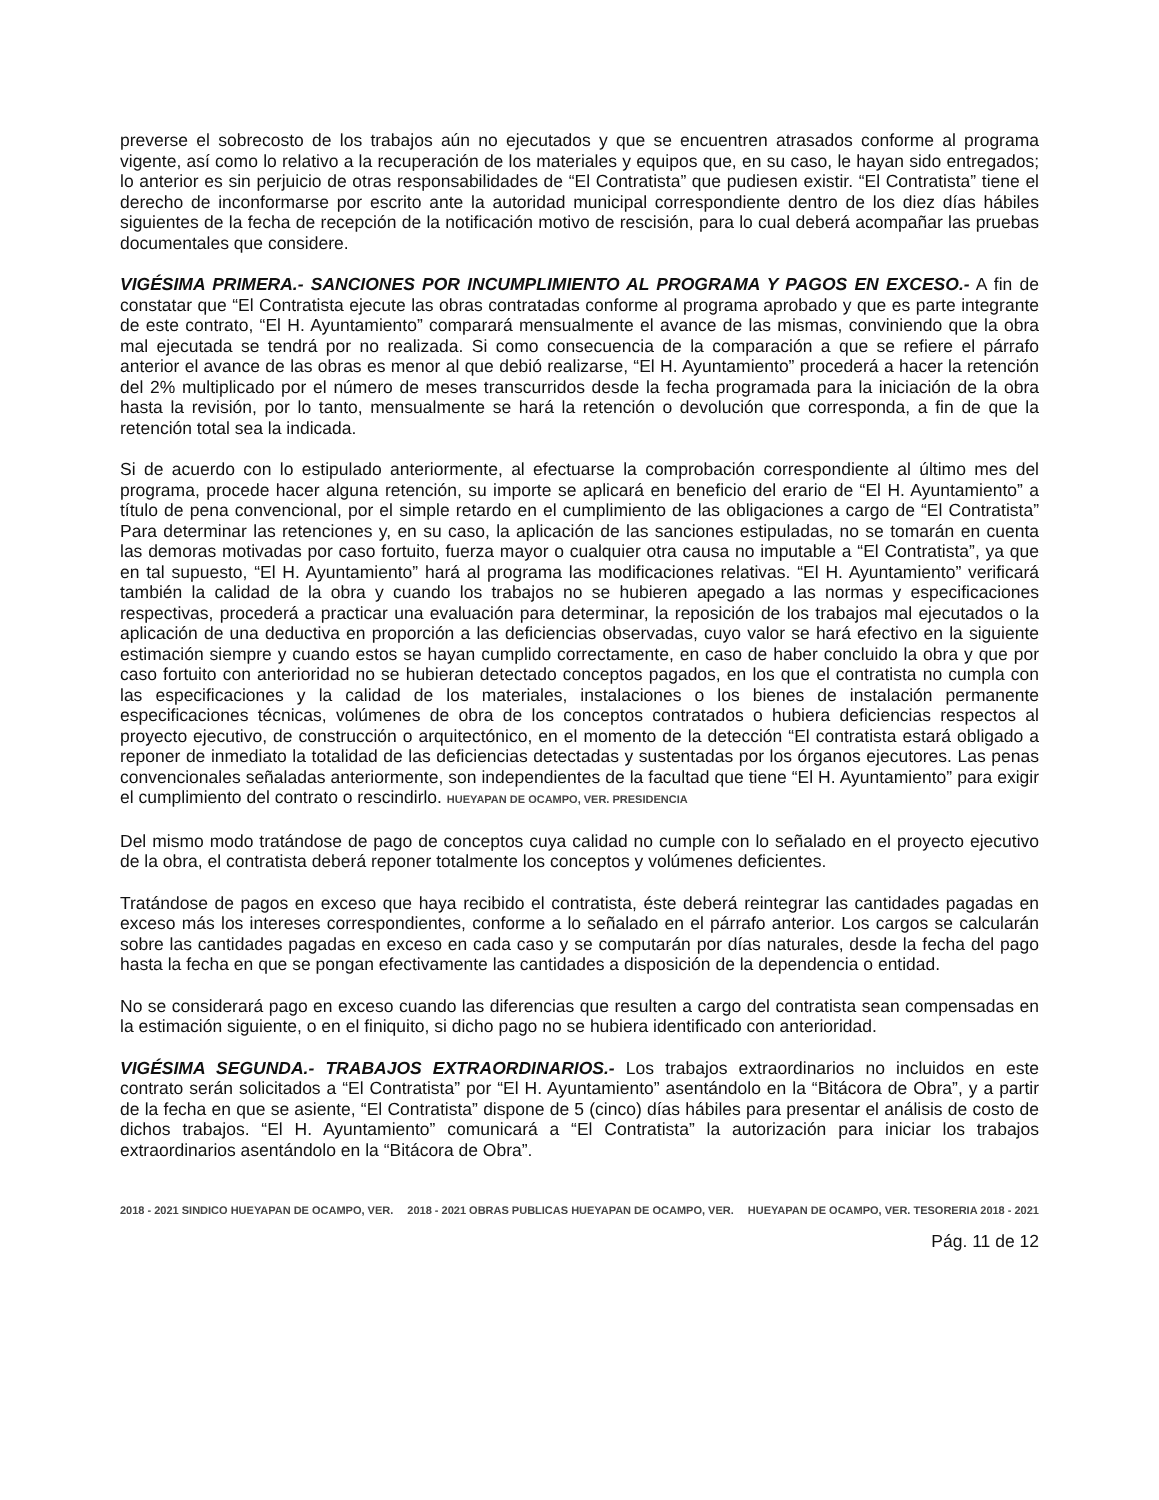preverse el sobrecosto de los trabajos aún no ejecutados y que se encuentren atrasados conforme al programa vigente, así como lo relativo a la recuperación de los materiales y equipos que, en su caso, le hayan sido entregados; lo anterior es sin perjuicio de otras responsabilidades de “El Contratista” que pudiesen existir. “El Contratista” tiene el derecho de inconformarse por escrito ante la autoridad municipal correspondiente dentro de los diez días hábiles siguientes de la fecha de recepción de la notificación motivo de rescisión, para lo cual deberá acompañar las pruebas documentales que considere.
VIGÉSIMA PRIMERA.- SANCIONES POR INCUMPLIMIENTO AL PROGRAMA Y PAGOS EN EXCESO.- A fin de constatar que “El Contratista ejecute las obras contratadas conforme al programa aprobado y que es parte integrante de este contrato, “El H. Ayuntamiento” comparará mensualmente el avance de las mismas, conviniendo que la obra mal ejecutada se tendrá por no realizada. Si como consecuencia de la comparación a que se refiere el párrafo anterior el avance de las obras es menor al que debió realizarse, “El H. Ayuntamiento” procederá a hacer la retención del 2% multiplicado por el número de meses transcurridos desde la fecha programada para la iniciación de la obra hasta la revisión, por lo tanto, mensualmente se hará la retención o devolución que corresponda, a fin de que la retención total sea la indicada.
Si de acuerdo con lo estipulado anteriormente, al efectuarse la comprobación correspondiente al último mes del programa, procede hacer alguna retención, su importe se aplicará en beneficio del erario de “El H. Ayuntamiento” a título de pena convencional, por el simple retardo en el cumplimiento de las obligaciones a cargo de “El Contratista” Para determinar las retenciones y, en su caso, la aplicación de las sanciones estipuladas, no se tomarán en cuenta las demoras motivadas por caso fortuito, fuerza mayor o cualquier otra causa no imputable a “El Contratista”, ya que en tal supuesto, “El H. Ayuntamiento” hará al programa las modificaciones relativas. “El H. Ayuntamiento” verificará también la calidad de la obra y cuando los trabajos no se hubieren apegado a las normas y especificaciones respectivas, procederá a practicar una evaluación para determinar, la reposición de los trabajos mal ejecutados o la aplicación de una deductiva en proporción a las deficiencias observadas, cuyo valor se hará efectivo en la siguiente estimación siempre y cuando estos se hayan cumplido correctamente, en caso de haber concluido la obra y que por caso fortuito con anterioridad no se hubieran detectado conceptos pagados, en los que el contratista no cumpla con las especificaciones y la calidad de los materiales, instalaciones o los bienes de instalación permanente especificaciones técnicas, volúmenes de obra de los conceptos contratados o hubiera deficiencias respectos al proyecto ejecutivo, de construcción o arquitectónico, en el momento de la detección “El contratista estará obligado a reponer de inmediato la totalidad de las deficiencias detectadas y sustentadas por los órganos ejecutores. Las penas convencionales señaladas anteriormente, son independientes de la facultad que tiene “El H. Ayuntamiento” para exigir el cumplimiento del contrato o rescindirlo. HUEYAPAN DE OCAMPO, VER. PRESIDENCIA
Del mismo modo tratándose de pago de conceptos cuya calidad no cumple con lo señalado en el proyecto ejecutivo de la obra, el contratista deberá reponer totalmente los conceptos y volúmenes deficientes.
Tratándose de pagos en exceso que haya recibido el contratista, éste deberá reintegrar las cantidades pagadas en exceso más los intereses correspondientes, conforme a lo señalado en el párrafo anterior. Los cargos se calcularán sobre las cantidades pagadas en exceso en cada caso y se computarán por días naturales, desde la fecha del pago hasta la fecha en que se pongan efectivamente las cantidades a disposición de la dependencia o entidad.
No se considerará pago en exceso cuando las diferencias que resulten a cargo del contratista sean compensadas en la estimación siguiente, o en el finiquito, si dicho pago no se hubiera identificado con anterioridad.
VIGÉSIMA SEGUNDA.- TRABAJOS EXTRAORDINARIOS.- Los trabajos extraordinarios no incluidos en este contrato serán solicitados a “El Contratista” por “El H. Ayuntamiento” asentándolo en la “Bitácora de Obra”, y a partir de la fecha en que se asiente, “El Contratista” dispone de 5 (cinco) días hábiles para presentar el análisis de costo de dichos trabajos. “El H. Ayuntamiento” comunicará a “El Contratista” la autorización para iniciar los trabajos extraordinarios asentándolo en la “Bitácora de Obra”.
2018 - 2021 SINDICO HUEYAPAN DE OCAMPO, VER.
2018 - 2021 OBRAS PUBLICAS HUEYAPAN DE OCAMPO, VER.
HUEYAPAN DE OCAMPO, VER. TESORERIA 2018 - 2021
Pág. 11 de 12